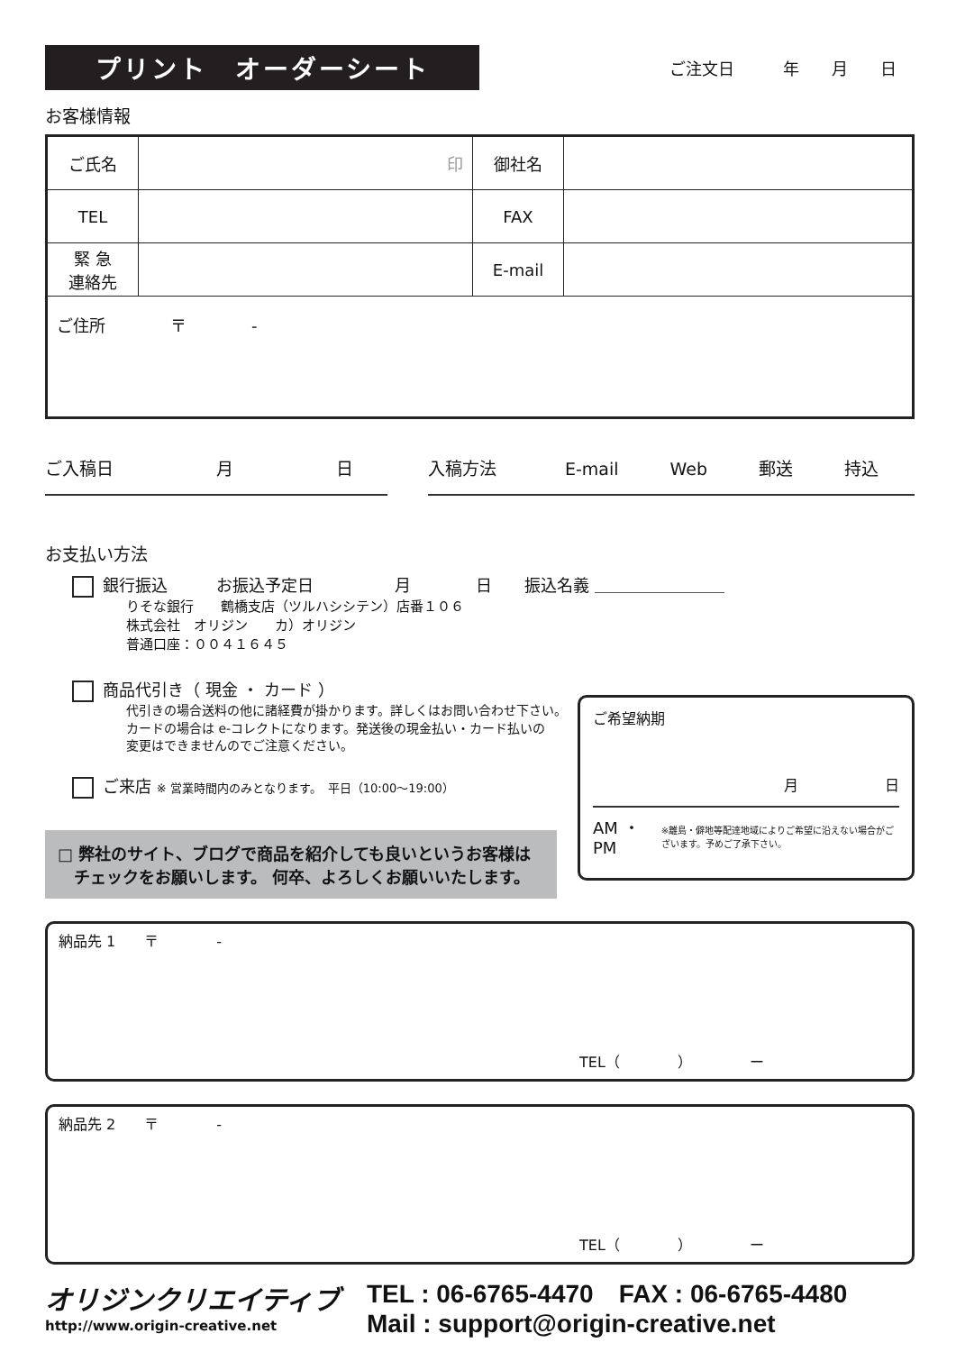プリント　オーダーシート
ご注文日　　　年　　月　　日
お客様情報
| ご氏名 | 印 | 御社名 | |
| TEL | | FAX | |
| 緊 急 連絡先 | | E-mail | |
| ご住所 〒 - | | | |
ご入稿日　　　　　　月　　　　　　日 入稿方法　　　　E-mail　　　Web　　　郵送　　　持込
お支払い方法
銀行振込　　　お振込予定日　　　　　月　　　　日　　振込名義 ＿＿＿＿＿＿＿＿
りそな銀行　　鶴橋支店（ツルハシシテン）店番１０６
株式会社　オリジン　　カ）オリジン
普通口座：００４１６４５
商品代引き（ 現金 ・ カード ）
代引きの場合送料の他に諸経費が掛かります。詳しくはお問い合わせ下さい。
カードの場合は e-コレクトになります。発送後の現金払い・カード払いの
変更はできませんのでご注意ください。
ご来店 ※ 営業時間内のみとなります。　平日（10:00〜19:00）
□ 弊社のサイト、ブログで商品を紹介しても良いというお客様は
　チェックをお願いします。 何卒、よろしくお願いいたします。
ご希望納期
月　　　　　　日
AM ・ PM ※離島・僻地等配達地域によりご希望に沿えない場合がございます。予めご了承下さい。
納品先 1　　〒　　　　-
TEL（　　　　）　　　　ー
納品先 2　　〒　　　　-
TEL（　　　　）　　　　ー
オリジンクリエイティブ
http://www.origin-creative.net
TEL : 06-6765-4470　FAX : 06-6765-4480
Mail : support@origin-creative.net